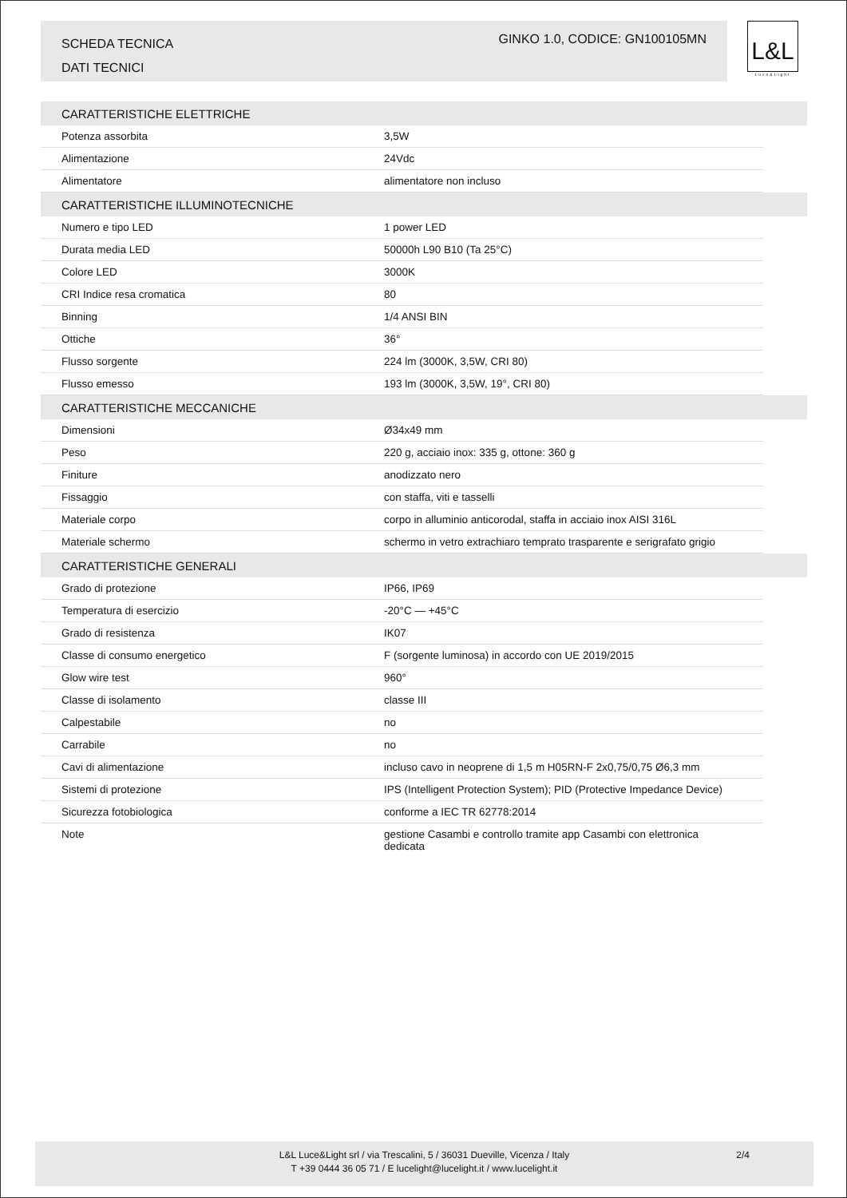SCHEDA TECNICA
DATI TECNICI
GINKO 1.0, CODICE: GN100105MN
L&L
Luce&Light
| CARATTERISTICHE ELETTRICHE | | |
| --- | --- | --- |
| Potenza assorbita | 3,5W | |
| Alimentazione | 24Vdc | |
| Alimentatore | alimentatore non incluso | |
| CARATTERISTICHE ILLUMINOTECNICHE | | |
| Numero e tipo LED | 1 power LED | |
| Durata media LED | 50000h L90 B10 (Ta 25°C) | |
| Colore LED | 3000K | |
| CRI Indice resa cromatica | 80 | |
| Binning | 1/4 ANSI BIN | |
| Ottiche | 36° | |
| Flusso sorgente | 224 lm (3000K, 3,5W, CRI 80) | |
| Flusso emesso | 193 lm (3000K, 3,5W, 19°, CRI 80) | |
| CARATTERISTICHE MECCANICHE | | |
| Dimensioni | Ø34x49 mm | |
| Peso | 220 g, acciaio inox: 335 g, ottone: 360 g | |
| Finiture | anodizzato nero | |
| Fissaggio | con staffa, viti e tasselli | |
| Materiale corpo | corpo in alluminio anticorodal, staffa in acciaio inox AISI 316L | |
| Materiale schermo | schermo in vetro extrachiaro temprato trasparente e serigrafato grigio | |
| CARATTERISTICHE GENERALI | | |
| Grado di protezione | IP66, IP69 | |
| Temperatura di esercizio | -20°C — +45°C | |
| Grado di resistenza | IK07 | |
| Classe di consumo energetico | F (sorgente luminosa) in accordo con UE 2019/2015 | |
| Glow wire test | 960° | |
| Classe di isolamento | classe III | |
| Calpestabile | no | |
| Carrabile | no | |
| Cavi di alimentazione | incluso cavo in neoprene di 1,5 m H05RN-F 2x0,75/0,75 Ø6,3 mm | |
| Sistemi di protezione | IPS (Intelligent Protection System); PID (Protective Impedance Device) | |
| Sicurezza fotobiologica | conforme a IEC TR 62778:2014 | |
| Note | gestione Casambi e controllo tramite app Casambi con elettronica dedicata | |
L&L Luce&Light srl / via Trescalini, 5 / 36031 Dueville, Vicenza / Italy
T +39 0444 36 05 71 / E lucelight@lucelight.it / www.lucelight.it
2/4